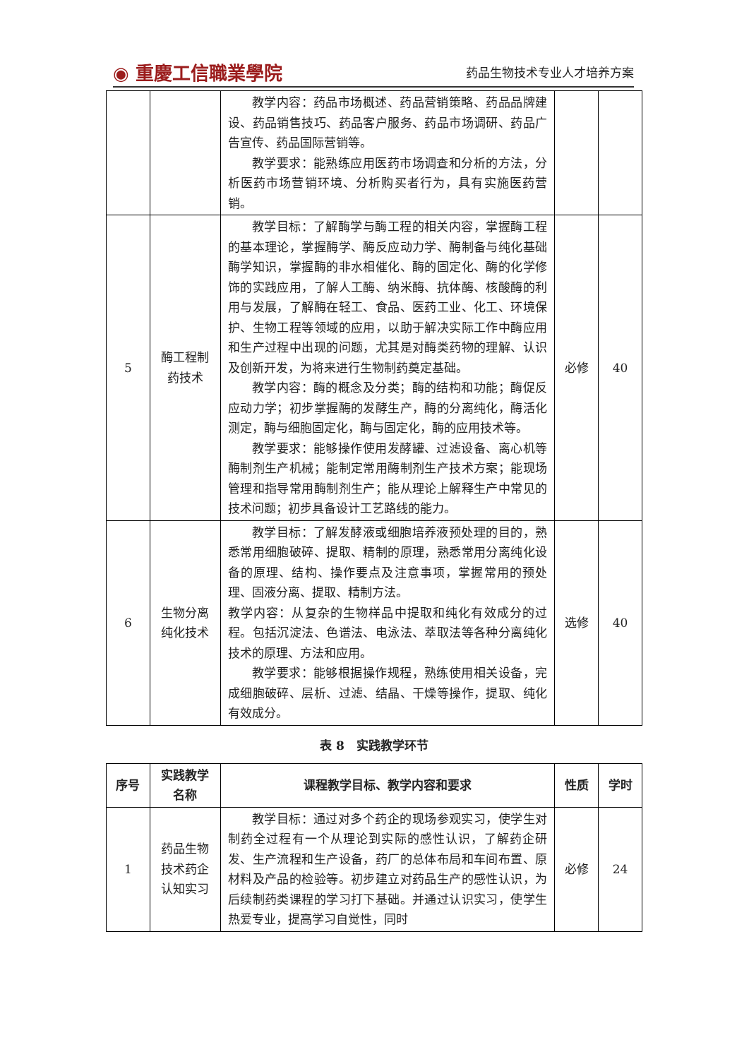◉ 重慶工信職業學院 药品生物技术专业人才培养方案
| | | 教学内容：药品市场概述、药品营销策略、药品品牌建设、药品销售技巧、药品客户服务、药品市场调研、药品广告宣传、药品国际营销等。 教学要求：能熟练应用医药市场调查和分析的方法，分析医药市场营销环境、分析购买者行为，具有实施医药营销。 | | |
| 5 | 酶工程制药技术 | 教学目标：了解酶学与酶工程的相关内容，掌握酶工程的基本理论，掌握酶学、酶反应动力学、酶制备与纯化基础酶学知识，掌握酶的非水相催化、酶的固定化、酶的化学修饰的实践应用，了解人工酶、纳米酶、抗体酶、核酸酶的利用与发展，了解酶在轻工、食品、医药工业、化工、环境保护、生物工程等领域的应用，以助于解决实际工作中酶应用和生产过程中出现的问题，尤其是对酶类药物的理解、认识及创新开发，为将来进行生物制药奠定基础。 教学内容：酶的概念及分类；酶的结构和功能；酶促反应动力学；初步掌握酶的发酵生产，酶的分离纯化，酶活化测定，酶与细胞固定化，酶与固定化，酶的应用技术等。 教学要求：能够操作使用发酵罐、过滤设备、离心机等酶制剂生产机械；能制定常用酶制剂生产技术方案；能现场管理和指导常用酶制剂生产；能从理论上解释生产中常见的技术问题；初步具备设计工艺路线的能力。 | 必修 | 40 |
| 6 | 生物分离纯化技术 | 教学目标：了解发酵液或细胞培养液预处理的目的，熟悉常用细胞破碎、提取、精制的原理，熟悉常用分离纯化设备的原理、结构、操作要点及注意事项，掌握常用的预处理、固液分离、提取、精制方法。 教学内容：从复杂的生物样品中提取和纯化有效成分的过程。包括沉淀法、色谱法、电泳法、萃取法等各种分离纯化技术的原理、方法和应用。 教学要求：能够根据操作规程，熟练使用相关设备，完成细胞破碎、层析、过滤、结晶、干燥等操作，提取、纯化有效成分。 | 选修 | 40 |
表 8　实践教学环节
| 序号 | 实践教学名称 | 课程教学目标、教学内容和要求 | 性质 | 学时 |
| --- | --- | --- | --- | --- |
| 1 | 药品生物技术药企认知实习 | 教学目标：通过对多个药企的现场参观实习，使学生对制药全过程有一个从理论到实际的感性认识，了解药企研发、生产流程和生产设备，药厂的总体布局和车间布置、原材料及产品的检验等。初步建立对药品生产的感性认识，为后续制药类课程的学习打下基础。并通过认识实习，使学生热爱专业，提高学习自觉性，同时 | 必修 | 24 |